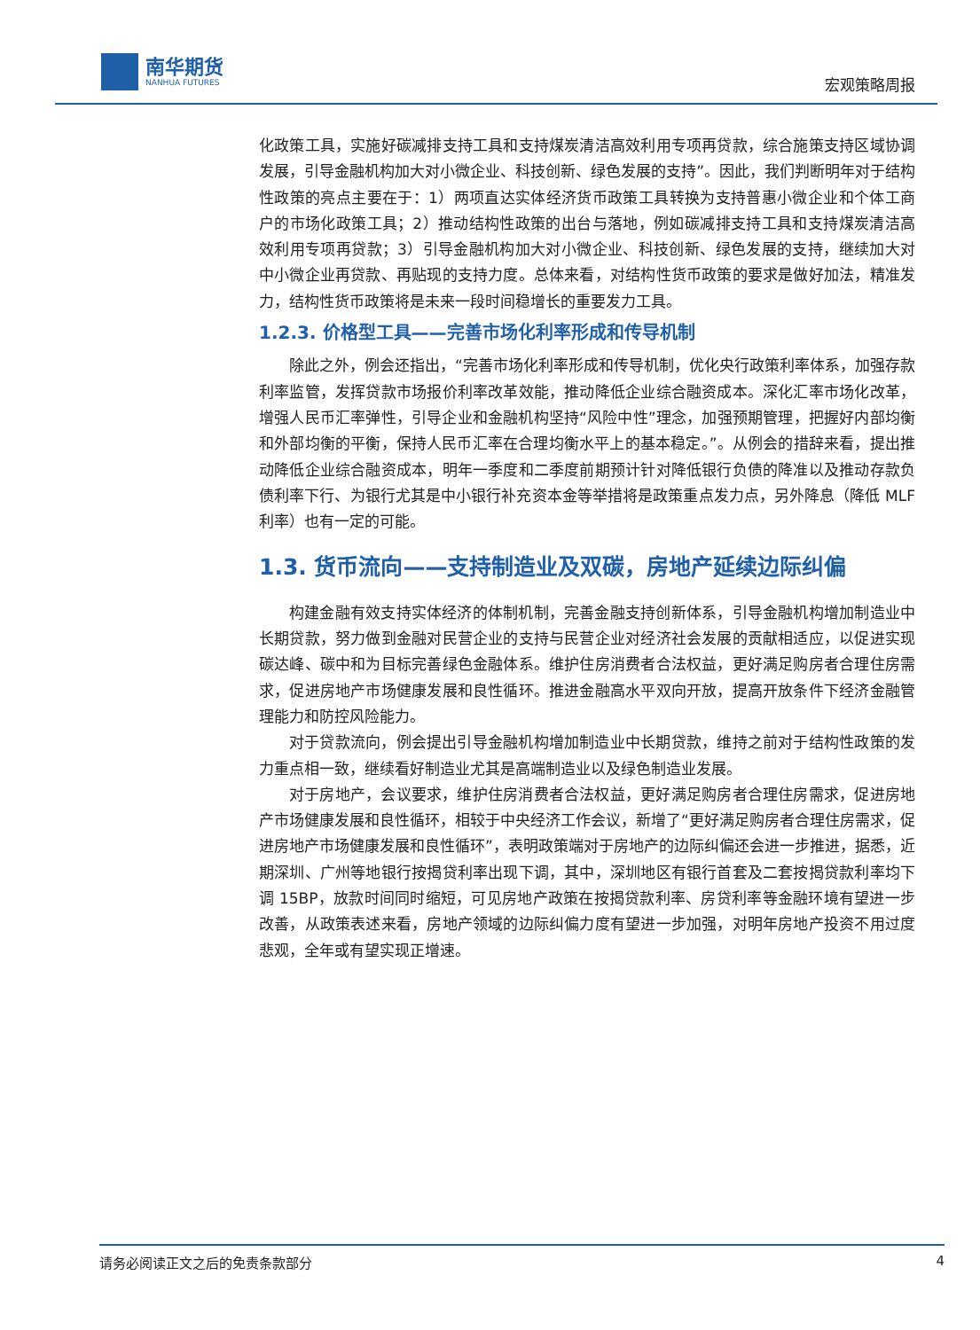南华期货
NANHUA FUTURES
宏观策略周报
化政策工具，实施好碳减排支持工具和支持煤炭清洁高效利用专项再贷款，综合施策支持区域协调发展，引导金融机构加大对小微企业、科技创新、绿色发展的支持”。因此，我们判断明年对于结构性政策的亮点主要在于：1）两项直达实体经济货币政策工具转换为支持普惠小微企业和个体工商户的市场化政策工具；2）推动结构性政策的出台与落地，例如碳减排支持工具和支持煤炭清洁高效利用专项再贷款；3）引导金融机构加大对小微企业、科技创新、绿色发展的支持，继续加大对中小微企业再贷款、再贴现的支持力度。总体来看，对结构性货币政策的要求是做好加法，精准发力，结构性货币政策将是未来一段时间稳增长的重要发力工具。
1.2.3. 价格型工具——完善市场化利率形成和传导机制
除此之外，例会还指出，“完善市场化利率形成和传导机制，优化央行政策利率体系，加强存款利率监管，发挥贷款市场报价利率改革效能，推动降低企业综合融资成本。深化汇率市场化改革，增强人民币汇率弹性，引导企业和金融机构坚持“风险中性”理念，加强预期管理，把握好内部均衡和外部均衡的平衡，保持人民币汇率在合理均衡水平上的基本稳定。”。从例会的措辞来看，提出推动降低企业综合融资成本，明年一季度和二季度前期预计针对降低银行负债的降准以及推动存款负债利率下行、为银行尤其是中小银行补充资本金等举措将是政策重点发力点，另外降息（降低 MLF 利率）也有一定的可能。
1.3. 货币流向——支持制造业及双碳，房地产延续边际纠偏
构建金融有效支持实体经济的体制机制，完善金融支持创新体系，引导金融机构增加制造业中长期贷款，努力做到金融对民营企业的支持与民营企业对经济社会发展的贡献相适应，以促进实现碳达峰、碳中和为目标完善绿色金融体系。维护住房消费者合法权益，更好满足购房者合理住房需求，促进房地产市场健康发展和良性循环。推进金融高水平双向开放，提高开放条件下经济金融管理能力和防控风险能力。
对于贷款流向，例会提出引导金融机构增加制造业中长期贷款，维持之前对于结构性政策的发力重点相一致，继续看好制造业尤其是高端制造业以及绿色制造业发展。
对于房地产，会议要求，维护住房消费者合法权益，更好满足购房者合理住房需求，促进房地产市场健康发展和良性循环，相较于中央经济工作会议，新增了“更好满足购房者合理住房需求，促进房地产市场健康发展和良性循环”，表明政策端对于房地产的边际纠偏还会进一步推进，据悉，近期深圳、广州等地银行按揭贷利率出现下调，其中，深圳地区有银行首套及二套按揭贷款利率均下调 15BP，放款时间同时缩短，可见房地产政策在按揭贷款利率、房贷利率等金融环境有望进一步改善，从政策表述来看，房地产领域的边际纠偏力度有望进一步加强，对明年房地产投资不用过度悲观，全年或有望实现正增速。
请务必阅读正文之后的免责条款部分 4